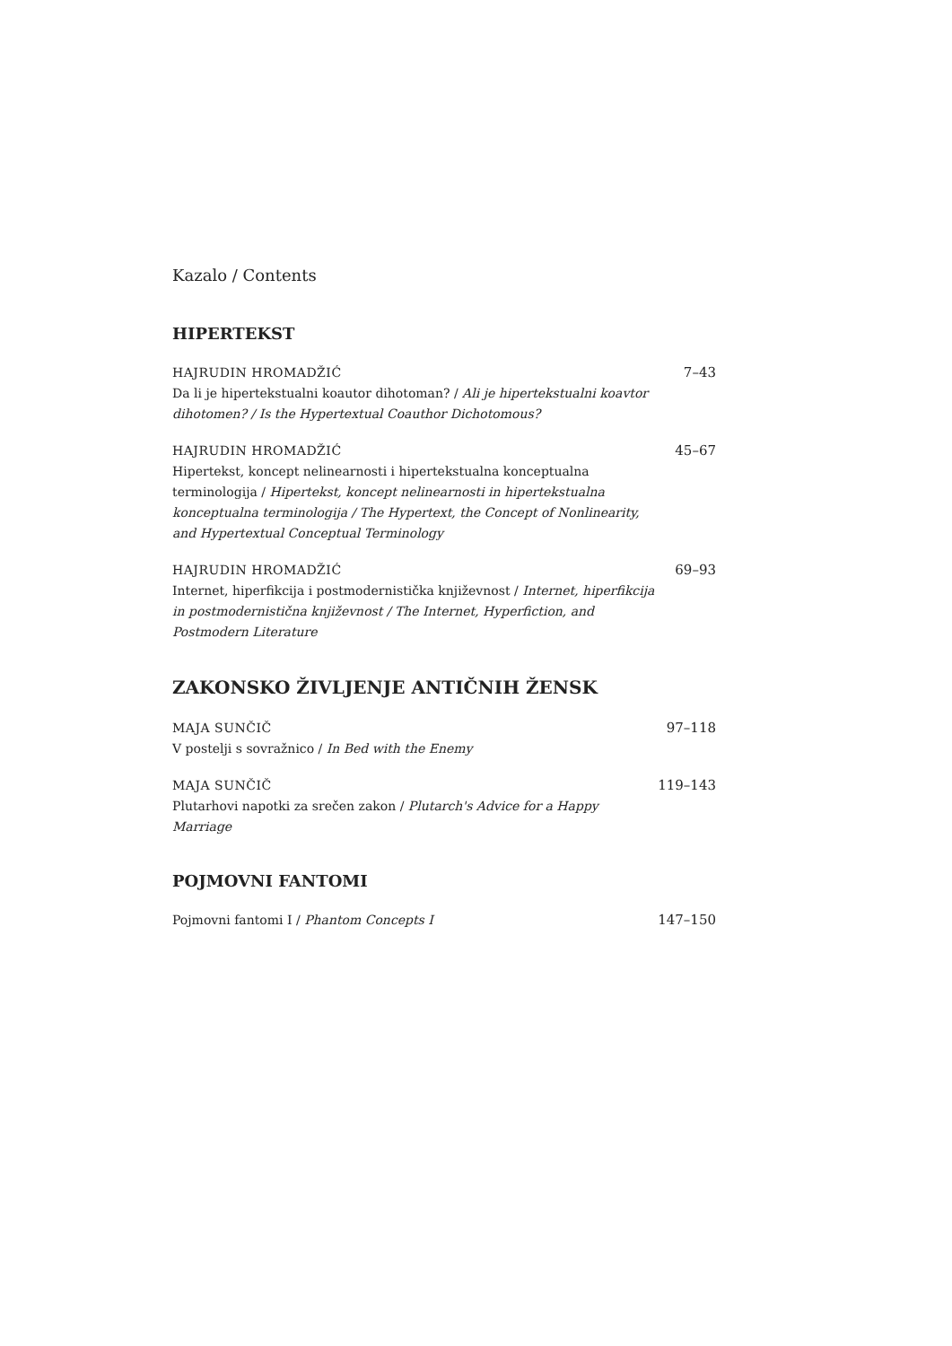Kazalo / Contents
HIPERTEKST
HAJRUDIN HROMADŽIĆ
Da li je hipertekstualni koautor dihotoman? / Ali je hipertekstualni koavtor dihotomen? / Is the Hypertextual Coauthor Dichotomous?
7–43
HAJRUDIN HROMADŽIĆ
Hipertekst, koncept nelinearnosti i hipertekstualna konceptualna terminologija / Hipertekst, koncept nelinearnosti in hipertekstualna konceptualna terminologija / The Hypertext, the Concept of Nonlinearity, and Hypertextual Conceptual Terminology
45–67
HAJRUDIN HROMADŽIĆ
Internet, hiperfikcija i postmodernistička književnost / Internet, hiperfikcija in postmodernistična književnost / The Internet, Hyperfiction, and Postmodern Literature
69–93
ZAKONSKO ŽIVLJENJE ANTIČNIH ŽENSK
MAJA SUNČIČ
V postelji s sovražnico / In Bed with the Enemy
97–118
MAJA SUNČIČ
Plutarhovi napotki za srečen zakon / Plutarch's Advice for a Happy Marriage
119–143
POJMOVNI FANTOMI
Pojmovni fantomi I / Phantom Concepts I 147–150